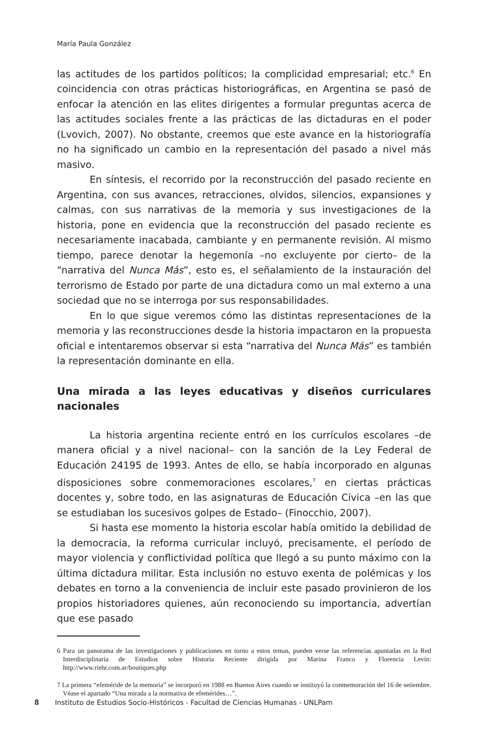María Paula González
las actitudes de los partidos políticos; la complicidad empresarial; etc.<sup>6</sup> En coincidencia con otras prácticas historiográficas, en Argentina se pasó de enfocar la atención en las elites dirigentes a formular preguntas acerca de las actitudes sociales frente a las prácticas de las dictaduras en el poder (Lvovich, 2007). No obstante, creemos que este avance en la historiografía no ha significado un cambio en la representación del pasado a nivel más masivo.
En síntesis, el recorrido por la reconstrucción del pasado reciente en Argentina, con sus avances, retracciones, olvidos, silencios, expansiones y calmas, con sus narrativas de la memoria y sus investigaciones de la historia, pone en evidencia que la reconstrucción del pasado reciente es necesariamente inacabada, cambiante y en permanente revisión. Al mismo tiempo, parece denotar la hegemonía –no excluyente por cierto– de la “narrativa del Nunca Más”, esto es, el señalamiento de la instauración del terrorismo de Estado por parte de una dictadura como un mal externo a una sociedad que no se interroga por sus responsabilidades.
En lo que sigue veremos cómo las distintas representaciones de la memoria y las reconstrucciones desde la historia impactaron en la propuesta oficial e intentaremos observar si esta “narrativa del Nunca Más” es también la representación dominante en ella.
Una mirada a las leyes educativas y diseños curriculares nacionales
La historia argentina reciente entró en los currículos escolares –de manera oficial y a nivel nacional– con la sanción de la Ley Federal de Educación 24195 de 1993. Antes de ello, se había incorporado en algunas disposiciones sobre conmemoraciones escolares,<sup>7</sup> en ciertas prácticas docentes y, sobre todo, en las asignaturas de Educación Cívica –en las que se estudiaban los sucesivos golpes de Estado– (Finocchio, 2007).
Si hasta ese momento la historia escolar había omitido la debilidad de la democracia, la reforma curricular incluyó, precisamente, el período de mayor violencia y conflictividad política que llegó a su punto máximo con la última dictadura militar. Esta inclusión no estuvo exenta de polémicas y los debates en torno a la conveniencia de incluir este pasado provinieron de los propios historiadores quienes, aún reconociendo su importancia, advertían que ese pasado
6 Para un panorama de las investigaciones y publicaciones en torno a estos temas, pueden verse las referencias apuntadas en la Red Interdisciplinaria de Estudios sobre Historia Reciente dirigida por Marina Franco y Florencia Levín: http://www.riehr.com.ar/boutiques.php
7 La primera “efeméride de la memoria” se incorporó en 1988 en Buenos Aires cuando se instituyó la conmemoración del 16 de setiembre. Véase el apartado “Una mirada a la normativa de efemérides…”.
8 Instituto de Estudios Socio-Históricos - Facultad de Ciencias Humanas - UNLPam